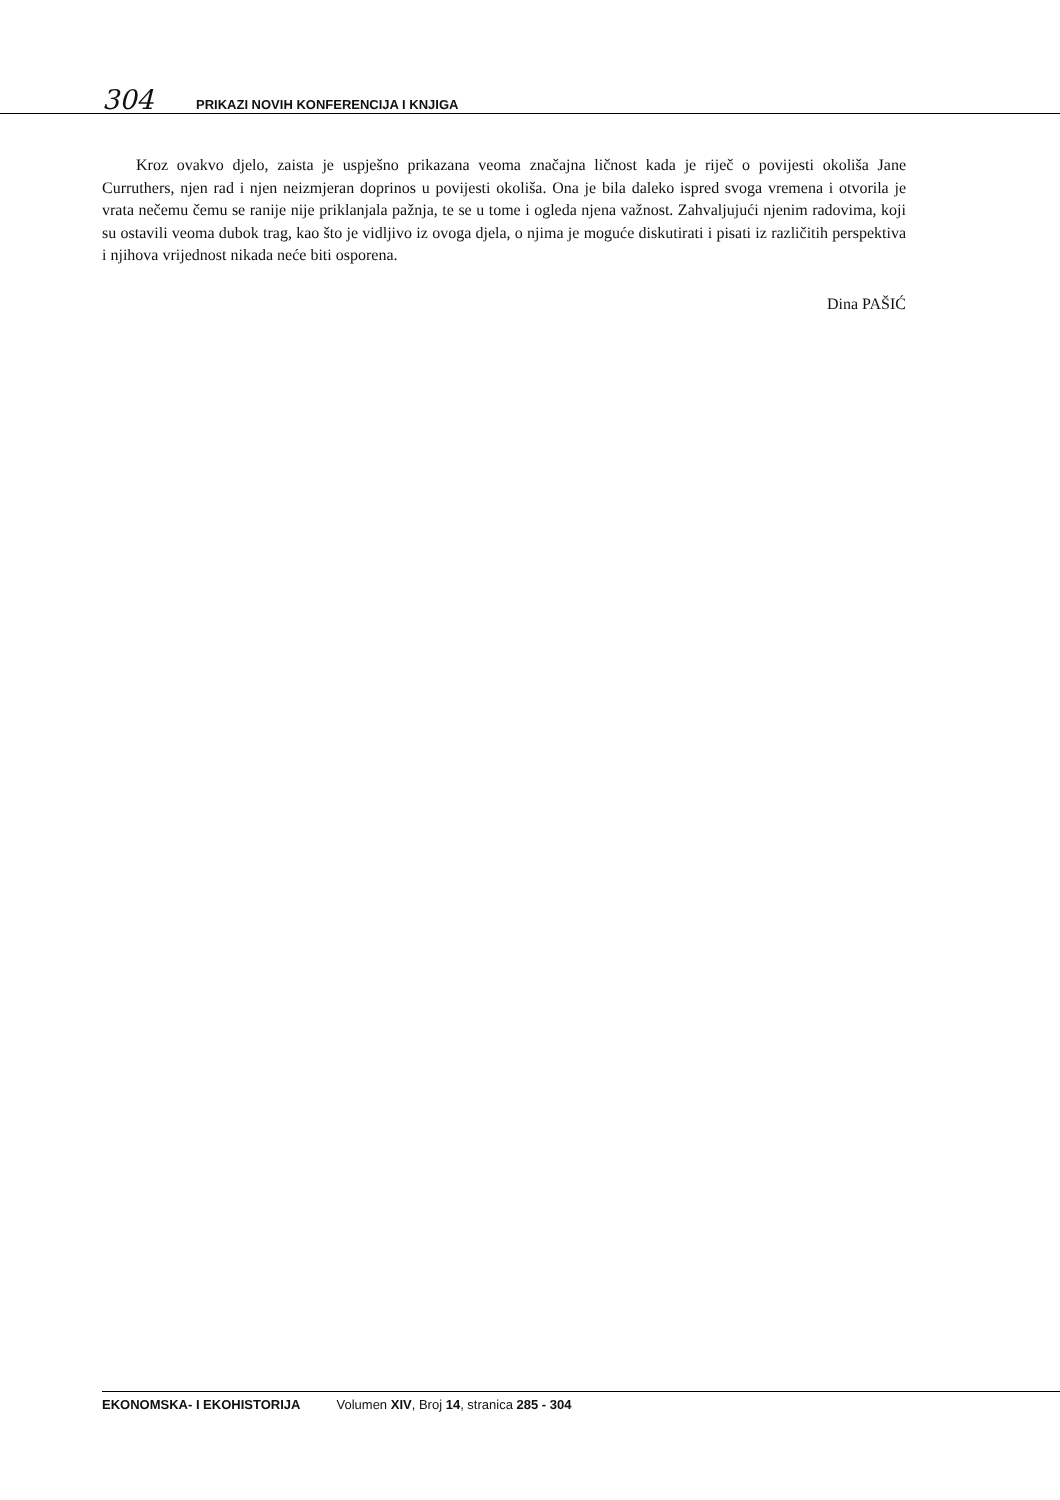304 PRIKAZI NOVIH KONFERENCIJA I KNJIGA
Kroz ovakvo djelo, zaista je uspješno prikazana veoma značajna ličnost kada je riječ o povijesti okoliša Jane Curruthers, njen rad i njen neizmjeran doprinos u povijesti okoliša. Ona je bila daleko ispred svoga vremena i otvorila je vrata nečemu čemu se ranije nije priklanjala pažnja, te se u tome i ogleda njena važnost. Zahvaljujući njenim radovima, koji su ostavili veoma dubok trag, kao što je vidljivo iz ovoga djela, o njima je moguće diskutirati i pisati iz različitih perspektiva i njihova vrijednost nikada neće biti osporena.
Dina PAŠIĆ
EKONOMSKA- I EKOHISTORIJA Volumen XIV, Broj 14, stranica 285 - 304